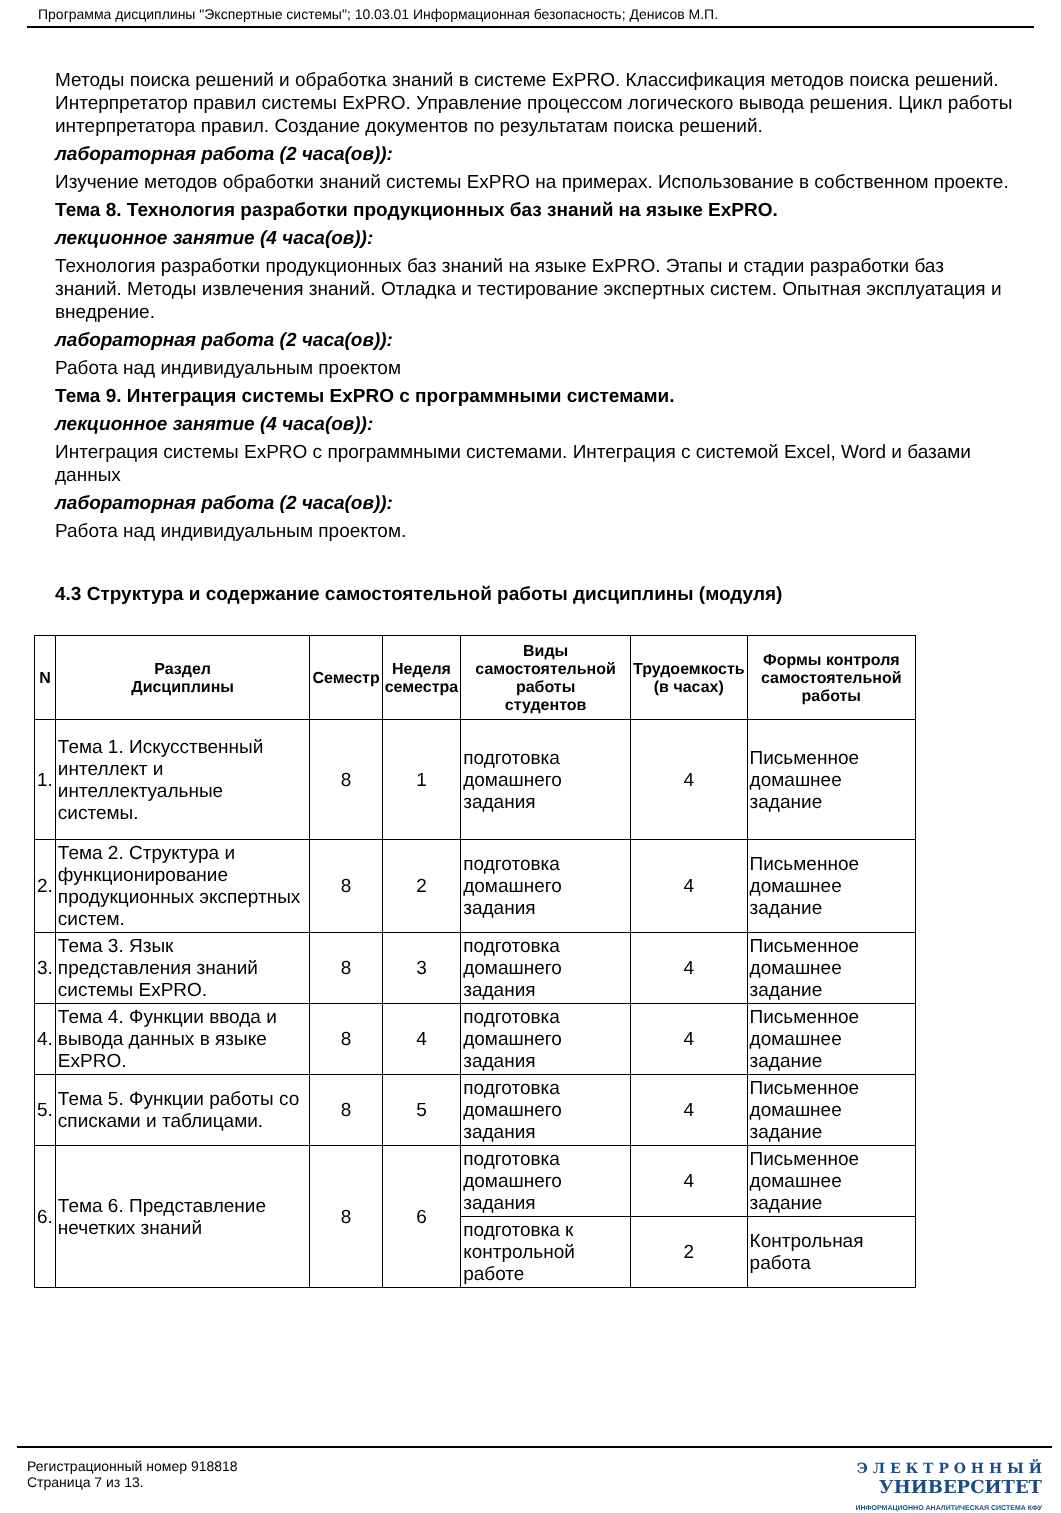Программа дисциплины "Экспертные системы"; 10.03.01 Информационная безопасность; Денисов М.П.
Методы поиска решений и обработка знаний в системе ExPRO. Классификация методов поиска решений. Интерпретатор правил системы ExPRO. Управление процессом логического вывода решения. Цикл работы интерпретатора правил. Создание документов по результатам поиска решений.
лабораторная работа (2 часа(ов)):
Изучение методов обработки знаний системы ExPRO на примерах. Использование в собственном проекте.
Тема 8. Технология разработки продукционных баз знаний на языке ExPRO.
лекционное занятие (4 часа(ов)):
Технология разработки продукционных баз знаний на языке ExPRO. Этапы и стадии разработки баз знаний. Методы извлечения знаний. Отладка и тестирование экспертных систем. Опытная эксплуатация и внедрение.
лабораторная работа (2 часа(ов)):
Работа над индивидуальным проектом
Тема 9. Интеграция системы ExPRO с программными системами.
лекционное занятие (4 часа(ов)):
Интеграция системы ExPRO с программными системами. Интеграция с системой Excel, Word и базами данных
лабораторная работа (2 часа(ов)):
Работа над индивидуальным проектом.
4.3 Структура и содержание самостоятельной работы дисциплины (модуля)
| N | Раздел Дисциплины | Семестр | Неделя семестра | Виды самостоятельной работы студентов | Трудоемкость (в часах) | Формы контроля самостоятельной работы |
| --- | --- | --- | --- | --- | --- | --- |
| 1. | Тема 1. Искусственный интеллект и интеллектуальные системы. | 8 | 1 | подготовка домашнего задания | 4 | Письменное домашнее задание |
| 2. | Тема 2. Структура и функционирование продукционных экспертных систем. | 8 | 2 | подготовка домашнего задания | 4 | Письменное домашнее задание |
| 3. | Тема 3. Язык представления знаний системы ExPRO. | 8 | 3 | подготовка домашнего задания | 4 | Письменное домашнее задание |
| 4. | Тема 4. Функции ввода и вывода данных в языке ExPRO. | 8 | 4 | подготовка домашнего задания | 4 | Письменное домашнее задание |
| 5. | Тема 5. Функции работы со списками и таблицами. | 8 | 5 | подготовка домашнего задания | 4 | Письменное домашнее задание |
| 6. | Тема 6. Представление нечетких знаний | 8 | 6 | подготовка домашнего задания | 4 | Письменное домашнее задание |
| | | | | подготовка к контрольной работе | 2 | Контрольная работа |
Регистрационный номер 918818
Страница 7 из 13.
Э Л Е К Т Р О Н Н Ы Й
УНИВЕРСИТЕТ
ИНФОРМАЦИОННО АНАЛИТИЧЕСКАЯ СИСТЕМА КФУ